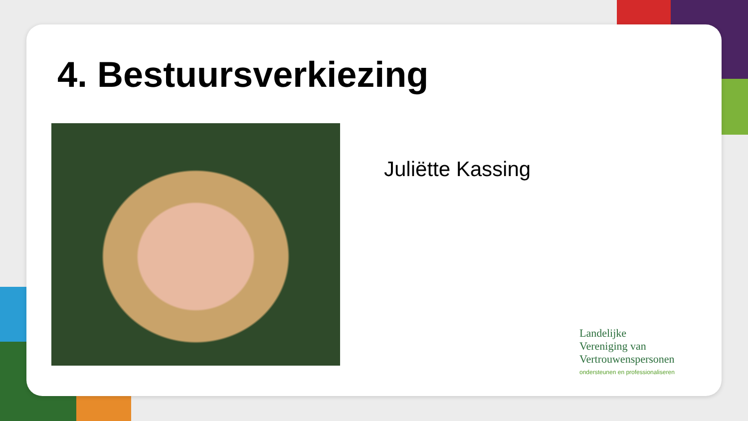4. Bestuursverkiezing
Juliëtte Kassing
Landelijke
Vereniging van
Vertrouwenspersonen
ondersteunen en professionaliseren